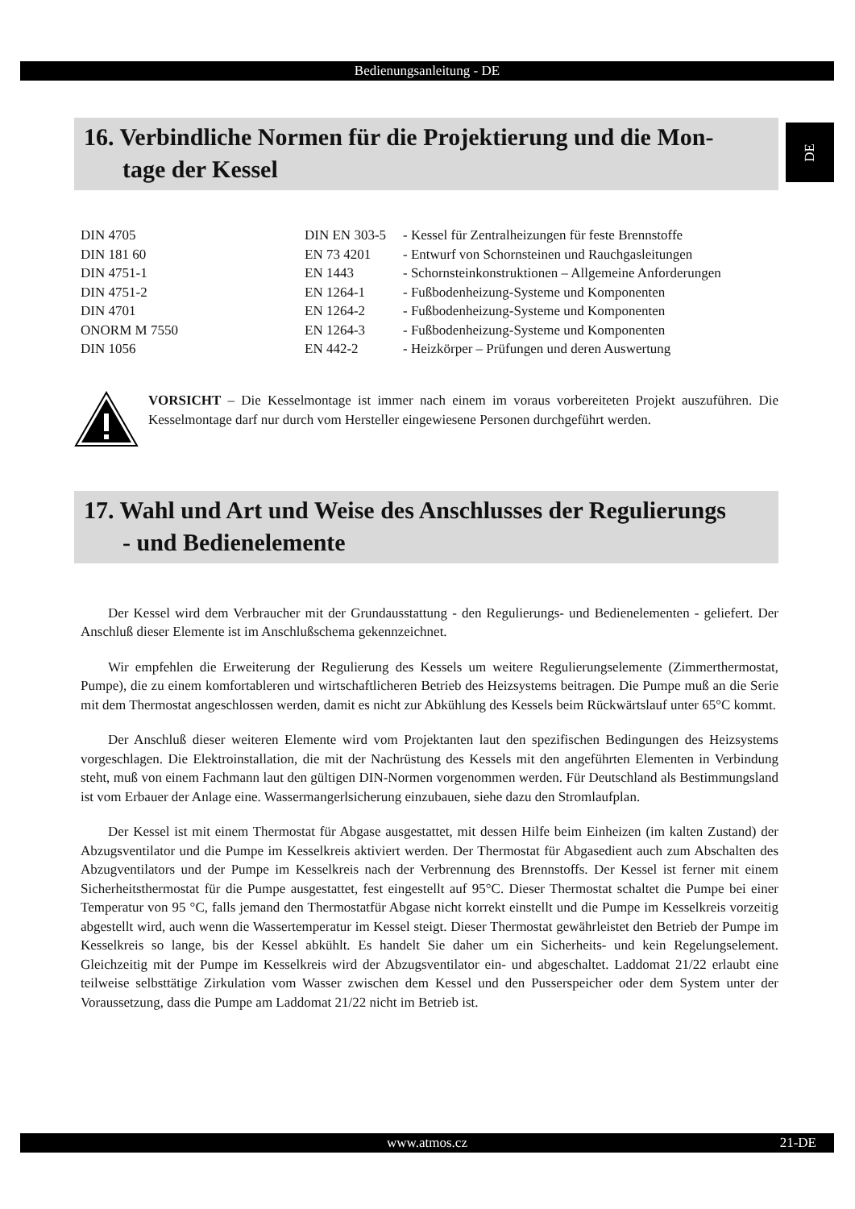Bedienungsanleitung - DE
DE
16. Verbindliche Normen für die Projektierung und die Mon-
tage der Kessel
| DIN 4705 | DIN EN 303-5 | - Kessel für Zentralheizungen für feste Brennstoffe |
| DIN 181 60 | EN 73 4201 | - Entwurf von Schornsteinen und Rauchgasleitungen |
| DIN 4751-1 | EN 1443 | - Schornsteinkonstruktionen – Allgemeine Anforderungen |
| DIN 4751-2 | EN 1264-1 | - Fußbodenheizung-Systeme und Komponenten |
| DIN 4701 | EN 1264-2 | - Fußbodenheizung-Systeme und Komponenten |
| ONORM M 7550 | EN 1264-3 | - Fußbodenheizung-Systeme und Komponenten |
| DIN 1056 | EN 442-2 | - Heizkörper – Prüfungen und deren Auswertung |
VORSICHT – Die Kesselmontage ist immer nach einem im voraus vorbereiteten Projekt auszuführen. Die Kesselmontage darf nur durch vom Hersteller eingewiesene Personen durchgeführt werden.
17. Wahl und Art und Weise des Anschlusses der Regulierungs
- und Bedienelemente
Der Kessel wird dem Verbraucher mit der Grundausstattung - den Regulierungs- und Bedienelementen - geliefert. Der Anschluß dieser Elemente ist im Anschlußschema gekennzeichnet.
Wir empfehlen die Erweiterung der Regulierung des Kessels um weitere Regulierungselemente (Zimmerthermostat, Pumpe), die zu einem komfortableren und wirtschaftlicheren Betrieb des Heizsystems beitragen. Die Pumpe muß an die Serie mit dem Thermostat angeschlossen werden, damit es nicht zur Abkühlung des Kessels beim Rückwärtslauf unter 65°C kommt.
Der Anschluß dieser weiteren Elemente wird vom Projektanten laut den spezifischen Bedingungen des Heizsystems vorgeschlagen. Die Elektroinstallation, die mit der Nachrüstung des Kessels mit den angeführten Elementen in Verbindung steht, muß von einem Fachmann laut den gültigen DIN-Normen vorgenommen werden. Für Deutschland als Bestimmungsland ist vom Erbauer der Anlage eine. Wassermangerlsicherung einzubauen, siehe dazu den Stromlaufplan.
Der Kessel ist mit einem Thermostat für Abgase ausgestattet, mit dessen Hilfe beim Einheizen (im kalten Zustand) der Abzugsventilator und die Pumpe im Kesselkreis aktiviert werden. Der Thermostat für Abgasedient auch zum Abschalten des Abzugventilators und der Pumpe im Kesselkreis nach der Verbrennung des Brennstoffs. Der Kessel ist ferner mit einem Sicherheitsthermostat für die Pumpe ausgestattet, fest eingestellt auf 95°C. Dieser Thermostat schaltet die Pumpe bei einer Temperatur von 95 °C, falls jemand den Thermostatfür Abgase nicht korrekt einstellt und die Pumpe im Kesselkreis vorzeitig abgestellt wird, auch wenn die Wassertemperatur im Kessel steigt. Dieser Thermostat gewährleistet den Betrieb der Pumpe im Kesselkreis so lange, bis der Kessel abkühlt. Es handelt Sie daher um ein Sicherheits- und kein Regelungselement. Gleichzeitig mit der Pumpe im Kesselkreis wird der Abzugsventilator ein- und abgeschaltet. Laddomat 21/22 erlaubt eine teilweise selbsttätige Zirkulation vom Wasser zwischen dem Kessel und den Pusserspeicher oder dem System unter der Voraussetzung, dass die Pumpe am Laddomat 21/22 nicht im Betrieb ist.
www.atmos.cz 21-DE